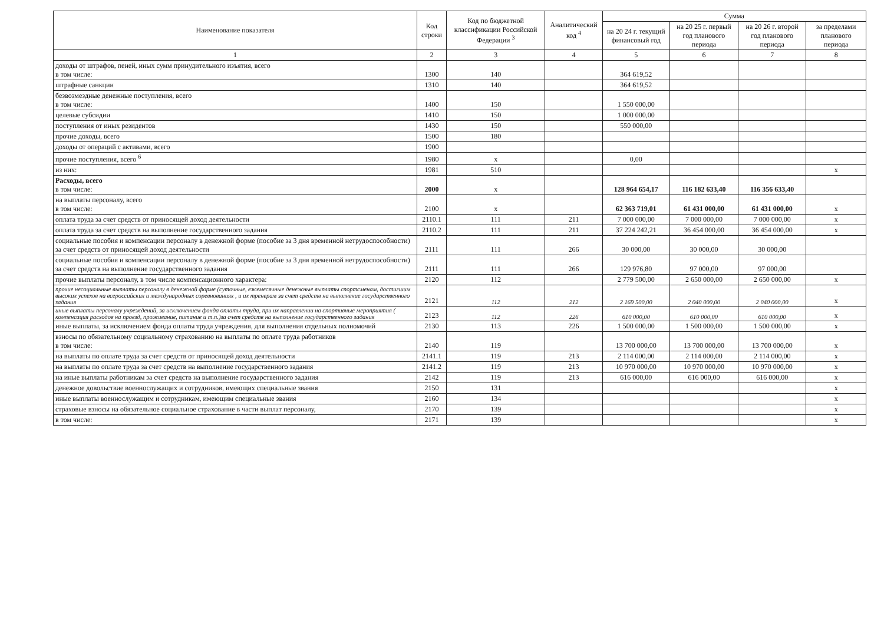| Наименование показателя | Код строки | Код по бюджетной классификации Российской Федерации <sup>3</sup> | Аналитический код <sup>4</sup> | Сумма | | | |
| --- | --- | --- | --- | --- | --- | --- | --- |
| | | | | на 20 24 г. текущий финансовый год | на 20 25 г. первый год планового периода | на 20 26 г. второй год планового периода | за пределами планового периода |
| 1 | 2 | 3 | 4 | 5 | 6 | 7 | 8 |
| доходы от штрафов, пеней, иных сумм принудительного изъятия, всего в том числе: | 1300 | 140 | | 364 619,52 | | | |
| штрафные санкции | 1310 | 140 | | 364 619,52 | | | |
| безвозмездные денежные поступления, всего в том числе: | 1400 | 150 | | 1 550 000,00 | | | |
| целевые субсидии | 1410 | 150 | | 1 000 000,00 | | | |
| поступления от иных резидентов | 1430 | 150 | | 550 000,00 | | | |
| прочие доходы, всего | 1500 | 180 | | | | | |
| доходы от операций с активами, всего | 1900 | | | | | | |
| прочие поступления, всего <sup>6</sup> | 1980 | x | | 0,00 | | | |
| из них: | 1981 | 510 | | | | | x |
| Расходы, всего в том числе: | 2000 | x | | 128 964 654,17 | 116 182 633,40 | 116 356 633,40 | |
| на выплаты персоналу, всего в том числе: | 2100 | x | | 62 363 719,01 | 61 431 000,00 | 61 431 000,00 | x |
| оплата труда за счет средств от приносящей доход деятельности | 2110.1 | 111 | 211 | 7 000 000,00 | 7 000 000,00 | 7 000 000,00 | x |
| оплата труда за счет средств на выполнение государственного задания | 2110.2 | 111 | 211 | 37 224 242,21 | 36 454 000,00 | 36 454 000,00 | x |
| социальные пособия и компенсации персоналу в денежной форме (пособие за 3 дня временной нетрудоспособности) за счет средств от приносящей доход деятельности | 2111 | 111 | 266 | 30 000,00 | 30 000,00 | 30 000,00 | |
| социальные пособия и компенсации персоналу в денежной форме (пособие за 3 дня временной нетрудоспособности) за счет средств на выполнение государственного задания | 2111 | 111 | 266 | 129 976,80 | 97 000,00 | 97 000,00 | |
| прочие выплаты персоналу, в том числе компенсационного характера: | 2120 | 112 | | 2 779 500,00 | 2 650 000,00 | 2 650 000,00 | x |
| прочие несоциальные выплаты персоналу в денежной форме (суточные, ежемесячные денежные выплаты спортсменам, достигшим высоких успехов на всероссийских и международных соревнованиях , и их тренерам за счет средств на выполнение государственного задания | 2121 | 112 | 212 | 2 169 500,00 | 2 040 000,00 | 2 040 000,00 | x |
| иные выплаты персоналу учреждений, за исключением фонда оплаты труда, при их направлении на спортивные мероприятия ( компенсация расходов на проезд, проживание, питание и т.п.)за счет средств на выполнение государственного задания | 2123 | 112 | 226 | 610 000,00 | 610 000,00 | 610 000,00 | x |
| иные выплаты, за исключением фонда оплаты труда учреждения, для выполнения отдельных полномочий | 2130 | 113 | 226 | 1 500 000,00 | 1 500 000,00 | 1 500 000,00 | x |
| взносы по обязательному социальному страхованию на выплаты по оплате труда работников в том числе: | 2140 | 119 | | 13 700 000,00 | 13 700 000,00 | 13 700 000,00 | x |
| на выплаты по оплате труда за счет средств от приносящей доход деятельности | 2141.1 | 119 | 213 | 2 114 000,00 | 2 114 000,00 | 2 114 000,00 | x |
| на выплаты по оплате труда за счет средств на выполнение государственного задания | 2141.2 | 119 | 213 | 10 970 000,00 | 10 970 000,00 | 10 970 000,00 | x |
| на иные выплаты работникам за счет средств на выполнение государственного задания | 2142 | 119 | 213 | 616 000,00 | 616 000,00 | 616 000,00 | x |
| денежное довольствие военнослужащих и сотрудников, имеющих специальные звания | 2150 | 131 | | | | | x |
| иные выплаты военнослужащим и сотрудникам, имеющим специальные звания | 2160 | 134 | | | | | x |
| страховые взносы на обязательное социальное страхование в части выплат персоналу, | 2170 | 139 | | | | | x |
| в том числе: | 2171 | 139 | | | | | x |